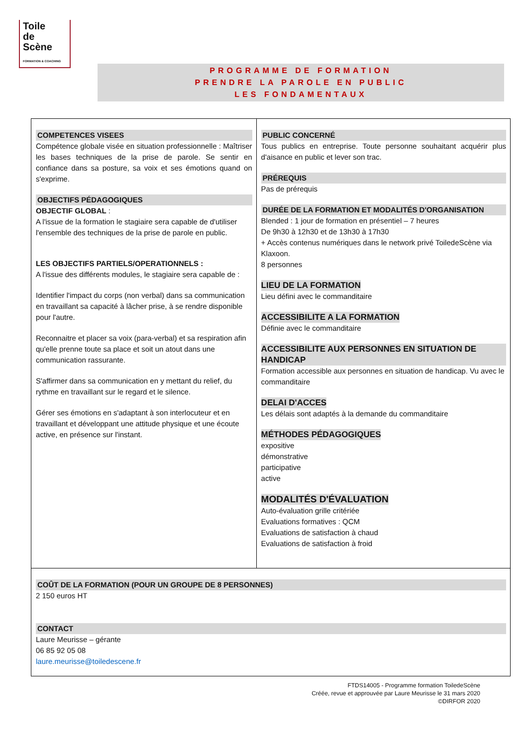Toile
de
Scène
FORMATION & COACHING
PROGRAMME DE FORMATION
PRENDRE LA PAROLE EN PUBLIC
LES FONDAMENTAUX
| COMPETENCES VISEES Compétence globale visée en situation professionnelle : Maîtriser les bases techniques de la prise de parole. Se sentir en confiance dans sa posture, sa voix et ses émotions quand on s'exprime. OBJECTIFS PÉDAGOGIQUES OBJECTIF GLOBAL : A l'issue de la formation le stagiaire sera capable de d'utiliser l'ensemble des techniques de la prise de parole en public. LES OBJECTIFS PARTIELS/OPERATIONNELS : A l'issue des différents modules, le stagiaire sera capable de : Identifier l'impact du corps (non verbal) dans sa communication en travaillant sa capacité à lâcher prise, à se rendre disponible pour l'autre. Reconnaitre et placer sa voix (para-verbal) et sa respiration afin qu'elle prenne toute sa place et soit un atout dans une communication rassurante. S'affirmer dans sa communication en y mettant du relief, du rythme en travaillant sur le regard et le silence. Gérer ses émotions en s'adaptant à son interlocuteur et en travaillant et développant une attitude physique et une écoute active, en présence sur l'instant. | PUBLIC CONCERNÉ Tous publics en entreprise. Toute personne souhaitant acquérir plus d'aisance en public et lever son trac. PRÉREQUIS Pas de prérequis DURÉE DE LA FORMATION ET MODALITÉS D'ORGANISATION Blended : 1 jour de formation en présentiel – 7 heures De 9h30 à 12h30 et de 13h30 à 17h30 + Accès contenus numériques dans le network privé ToiledeScène via Klaxoon. 8 personnes LIEU DE LA FORMATION Lieu défini avec le commanditaire ACCESSIBILITE A LA FORMATION Définie avec le commanditaire ACCESSIBILITE AUX PERSONNES EN SITUATION DE HANDICAP Formation accessible aux personnes en situation de handicap. Vu avec le commanditaire DELAI D'ACCES Les délais sont adaptés à la demande du commanditaire MÉTHODES PÉDAGOGIQUES expositive démonstrative participative active MODALITÉS D'ÉVALUATION Auto-évaluation grille critériée Evaluations formatives : QCM Evaluations de satisfaction à chaud Evaluations de satisfaction à froid |
| COÛT DE LA FORMATION (POUR UN GROUPE DE 8 PERSONNES) 2 150 euros HT CONTACT Laure Meurisse – gérante 06 85 92 05 08 laure.meurisse@toiledescene.fr | |
FTDS14005 - Programme formation ToiledeScène
Créée, revue et approuvée par Laure Meurisse le 31 mars 2020
©DIRFOR 2020